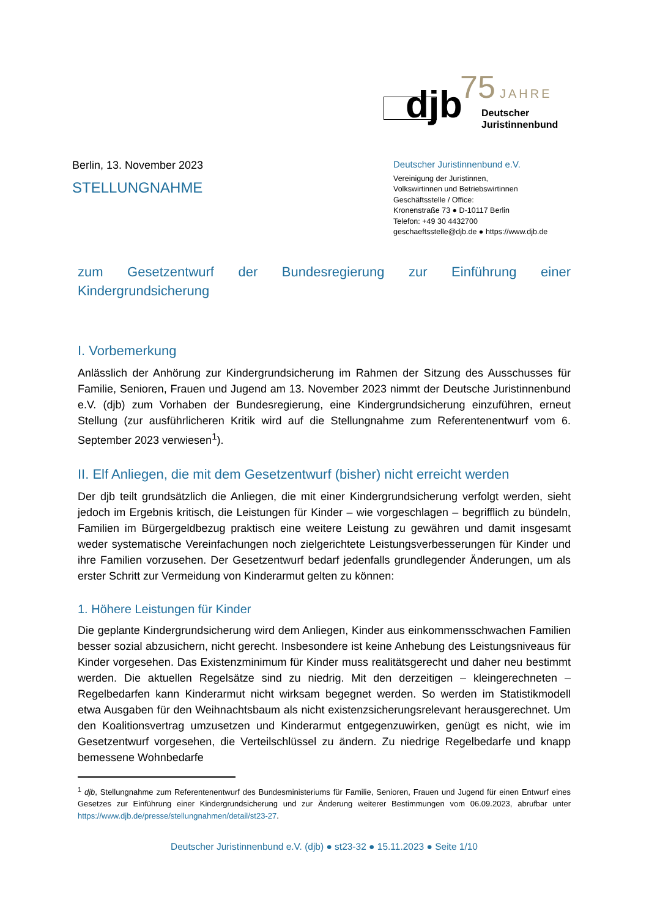djb 75 JAHRE
Deutscher
Juristinnenbund
Berlin, 13. November 2023
STELLUNGNAHME
Deutscher Juristinnenbund e.V.
Vereinigung der Juristinnen,
Volkswirtinnen und Betriebswirtinnen
Geschäftsstelle / Office:
Kronenstraße 73 ● D-10117 Berlin
Telefon: +49 30 4432700
geschaeftsstelle@djb.de ● https://www.djb.de
zum Gesetzentwurf der Bundesregierung zur Einführung einer
Kindergrundsicherung
I. Vorbemerkung
Anlässlich der Anhörung zur Kindergrundsicherung im Rahmen der Sitzung des Ausschusses für Familie, Senioren, Frauen und Jugend am 13. November 2023 nimmt der Deutsche Juristinnenbund e.V. (djb) zum Vorhaben der Bundesregierung, eine Kindergrundsicherung einzuführen, erneut Stellung (zur ausführlicheren Kritik wird auf die Stellungnahme zum Referentenentwurf vom 6. September 2023 verwiesen<sup>1</sup>).
II. Elf Anliegen, die mit dem Gesetzentwurf (bisher) nicht erreicht werden
Der djb teilt grundsätzlich die Anliegen, die mit einer Kindergrundsicherung verfolgt werden, sieht jedoch im Ergebnis kritisch, die Leistungen für Kinder – wie vorgeschlagen – begrifflich zu bündeln, Familien im Bürgergeldbezug praktisch eine weitere Leistung zu gewähren und damit insgesamt weder systematische Vereinfachungen noch zielgerichtete Leistungsverbesserungen für Kinder und ihre Familien vorzusehen. Der Gesetzentwurf bedarf jedenfalls grundlegender Änderungen, um als erster Schritt zur Vermeidung von Kinderarmut gelten zu können:
1. Höhere Leistungen für Kinder
Die geplante Kindergrundsicherung wird dem Anliegen, Kinder aus einkommensschwachen Familien besser sozial abzusichern, nicht gerecht. Insbesondere ist keine Anhebung des Leistungsniveaus für Kinder vorgesehen. Das Existenzminimum für Kinder muss realitätsgerecht und daher neu bestimmt werden. Die aktuellen Regelsätze sind zu niedrig. Mit den derzeitigen – kleingerechneten – Regelbedarfen kann Kinderarmut nicht wirksam begegnet werden. So werden im Statistikmodell etwa Ausgaben für den Weihnachtsbaum als nicht existenzsicherungsrelevant herausgerechnet. Um den Koalitionsvertrag umzusetzen und Kinderarmut entgegenzuwirken, genügt es nicht, wie im Gesetzentwurf vorgesehen, die Verteilschlüssel zu ändern. Zu niedrige Regelbedarfe und knapp bemessene Wohnbedarfe
<sup>1</sup> djb, Stellungnahme zum Referentenentwurf des Bundesministeriums für Familie, Senioren, Frauen und Jugend für einen Entwurf eines Gesetzes zur Einführung einer Kindergrundsicherung und zur Änderung weiterer Bestimmungen vom 06.09.2023, abrufbar unter https://www.djb.de/presse/stellungnahmen/detail/st23-27.
Deutscher Juristinnenbund e.V. (djb) ● st23-32 ● 15.11.2023 ● Seite 1/10